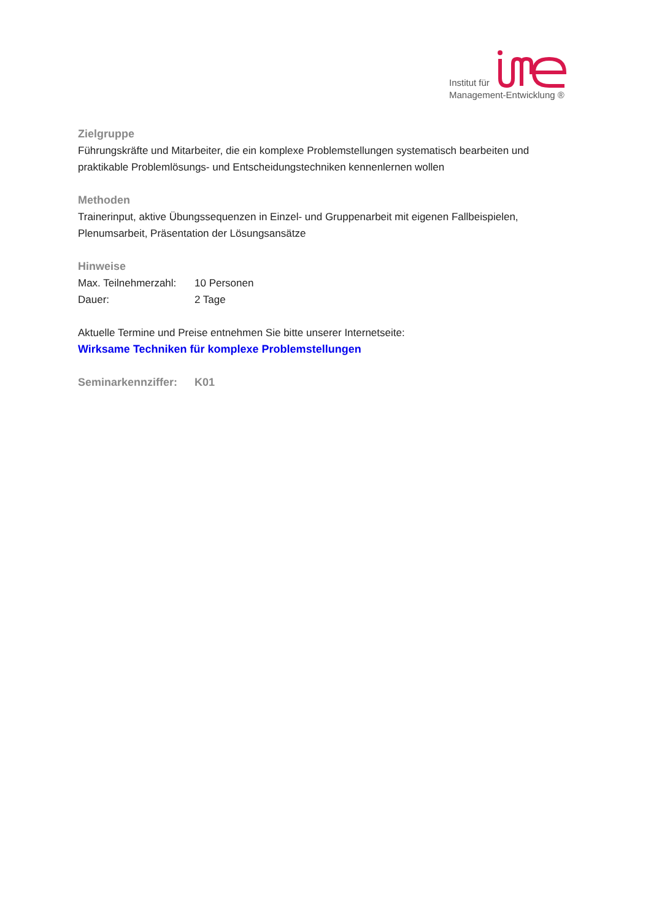Institut für
Management-Entwicklung ®
Zielgruppe
Führungskräfte und Mitarbeiter, die ein komplexe Problemstellungen systematisch bearbeiten und praktikable Problemlösungs- und Entscheidungstechniken kennenlernen wollen
Methoden
Trainerinput, aktive Übungssequenzen in Einzel- und Gruppenarbeit mit eigenen Fallbeispielen, Plenumsarbeit, Präsentation der Lösungsansätze
Hinweise
Max. Teilnehmerzahl: 10 Personen
Dauer: 2 Tage
Aktuelle Termine und Preise entnehmen Sie bitte unserer Internetseite:
Wirksame Techniken für komplexe Problemstellungen
Seminarkennziffer: K01